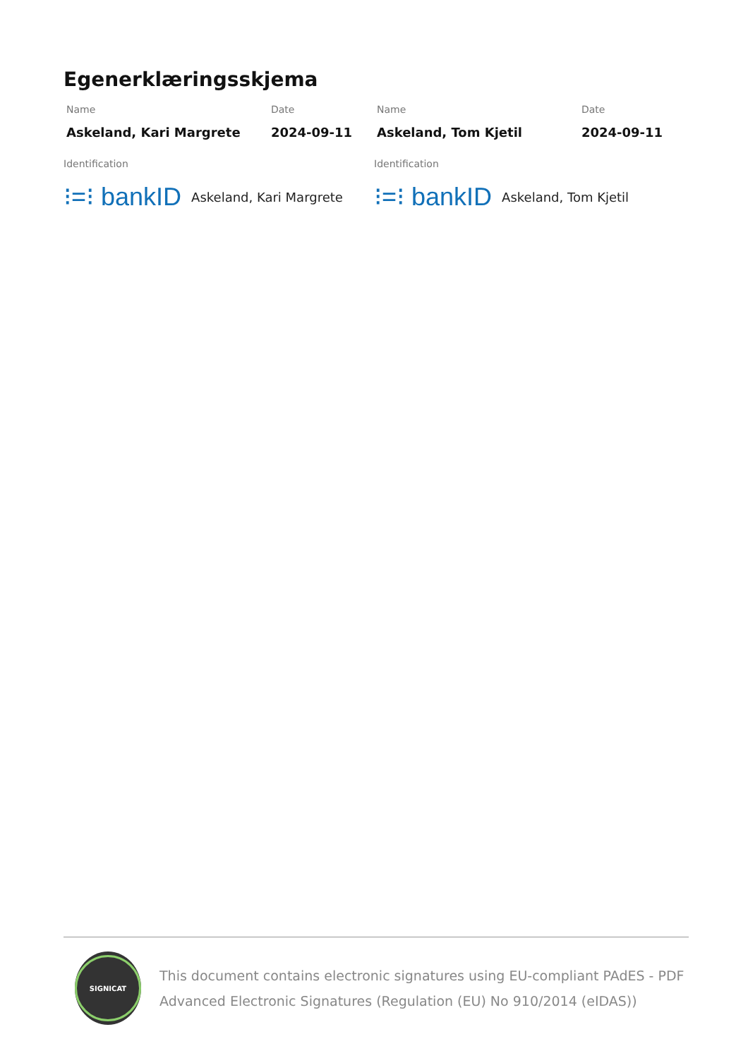Egenerklæringsskjema
Name
Askeland, Kari Margrete
Date
2024-09-11
Name
Askeland, Tom Kjetil
Date
2024-09-11
Identification
⁝=⁝ bankID Askeland, Kari Margrete
Identification
⁝=⁝ bankID Askeland, Tom Kjetil
SIGNICAT
This document contains electronic signatures using EU-compliant PAdES - PDF Advanced Electronic Signatures (Regulation (EU) No 910/2014 (eIDAS))